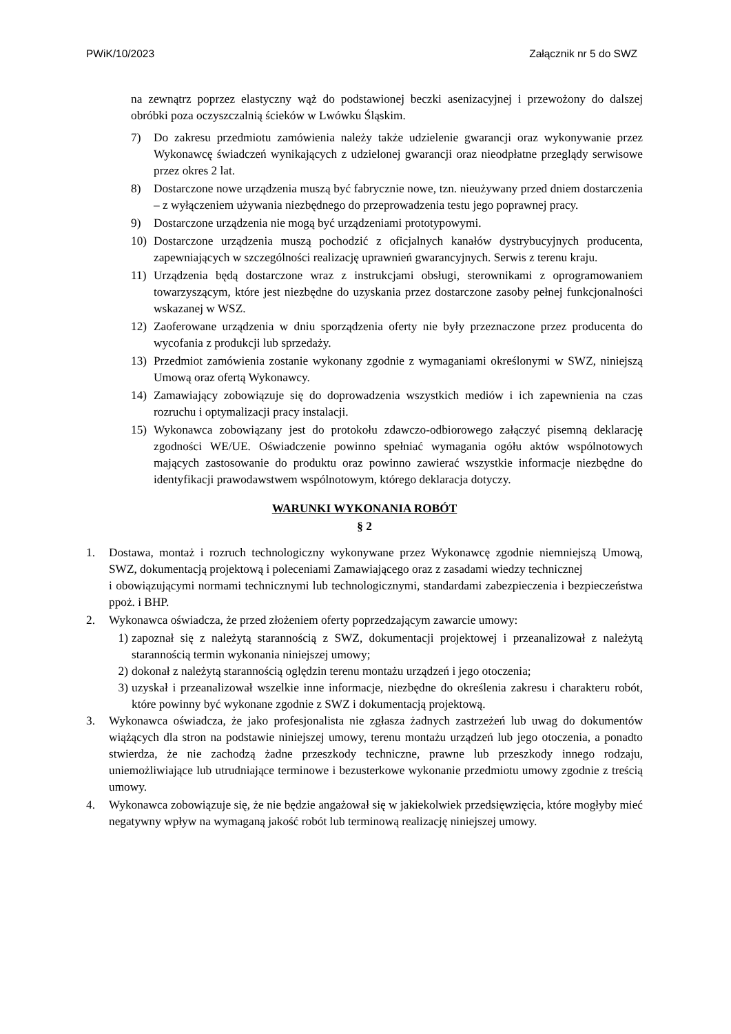PWiK/10/2023 Załącznik nr 5 do SWZ
na zewnątrz poprzez elastyczny wąż do podstawionej beczki asenizacyjnej i przewożony do dalszej obróbki poza oczyszczalnią ścieków w Lwówku Śląskim.
7) Do zakresu przedmiotu zamówienia należy także udzielenie gwarancji oraz wykonywanie przez Wykonawcę świadczeń wynikających z udzielonej gwarancji oraz nieodpłatne przeglądy serwisowe przez okres 2 lat.
8) Dostarczone nowe urządzenia muszą być fabrycznie nowe, tzn. nieużywany przed dniem dostarczenia – z wyłączeniem używania niezbędnego do przeprowadzenia testu jego poprawnej pracy.
9) Dostarczone urządzenia nie mogą być urządzeniami prototypowymi.
10) Dostarczone urządzenia muszą pochodzić z oficjalnych kanałów dystrybucyjnych producenta, zapewniających w szczególności realizację uprawnień gwarancyjnych. Serwis z terenu kraju.
11) Urządzenia będą dostarczone wraz z instrukcjami obsługi, sterownikami z oprogramowaniem towarzyszącym, które jest niezbędne do uzyskania przez dostarczone zasoby pełnej funkcjonalności wskazanej w WSZ.
12) Zaoferowane urządzenia w dniu sporządzenia oferty nie były przeznaczone przez producenta do wycofania z produkcji lub sprzedaży.
13) Przedmiot zamówienia zostanie wykonany zgodnie z wymaganiami określonymi w SWZ, niniejszą Umową oraz ofertą Wykonawcy.
14) Zamawiający zobowiązuje się do doprowadzenia wszystkich mediów i ich zapewnienia na czas rozruchu i optymalizacji pracy instalacji.
15) Wykonawca zobowiązany jest do protokołu zdawczo-odbiorowego załączyć pisemną deklarację zgodności WE/UE. Oświadczenie powinno spełniać wymagania ogółu aktów wspólnotowych mających zastosowanie do produktu oraz powinno zawierać wszystkie informacje niezbędne do identyfikacji prawodawstwem wspólnotowym, którego deklaracja dotyczy.
WARUNKI WYKONANIA ROBÓT
§ 2
1. Dostawa, montaż i rozruch technologiczny wykonywane przez Wykonawcę zgodnie niemniejszą Umową, SWZ, dokumentacją projektową i poleceniami Zamawiającego oraz z zasadami wiedzy technicznej
i obowiązującymi normami technicznymi lub technologicznymi, standardami zabezpieczenia i bezpieczeństwa ppoż. i BHP.
2. Wykonawca oświadcza, że przed złożeniem oferty poprzedzającym zawarcie umowy:
1) zapoznał się z należytą starannością z SWZ, dokumentacji projektowej i przeanalizował z należytą starannością termin wykonania niniejszej umowy;
2) dokonał z należytą starannością oględzin terenu montażu urządzeń i jego otoczenia;
3) uzyskał i przeanalizował wszelkie inne informacje, niezbędne do określenia zakresu i charakteru robót, które powinny być wykonane zgodnie z SWZ i dokumentacją projektową.
3. Wykonawca oświadcza, że jako profesjonalista nie zgłasza żadnych zastrzeżeń lub uwag do dokumentów wiążących dla stron na podstawie niniejszej umowy, terenu montażu urządzeń lub jego otoczenia, a ponadto stwierdza, że nie zachodzą żadne przeszkody techniczne, prawne lub przeszkody innego rodzaju, uniemożliwiające lub utrudniające terminowe i bezusterkowe wykonanie przedmiotu umowy zgodnie z treścią umowy.
4. Wykonawca zobowiązuje się, że nie będzie angażował się w jakiekolwiek przedsięwzięcia, które mogłyby mieć negatywny wpływ na wymaganą jakość robót lub terminową realizację niniejszej umowy.